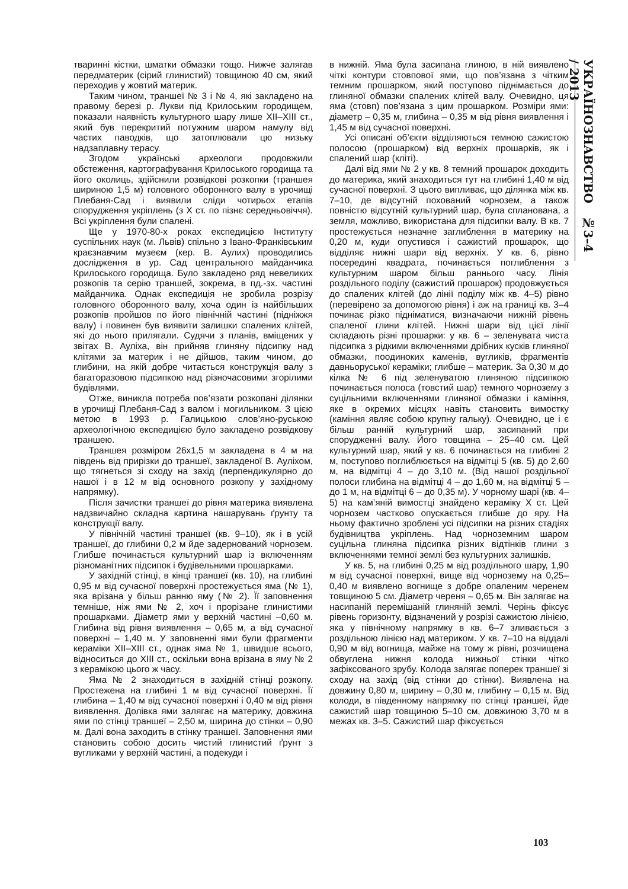тваринні кістки, шматки обмазки тощо. Нижче залягав передматерик (сірий глинистий) товщиною 40 см, який переходив у жовтий материк.
Таким чином, траншеї № 3 і № 4, які закладено на правому березі р. Лукви під Крилоським городищем, показали наявність культурного шару лише XII–XIII ст., який був перекритий потужним шаром намулу від частих паводків, що затоплювали цю низьку надзаплавну терасу.
Згодом українські археологи продовжили обстеження, картографування Крилоського городища та його околиць, здійснили розвідкові розкопки (траншея шириною 1,5 м) головного оборонного валу в урочищі Плебаня-Сад і виявили сліди чотирьох етапів спорудження укріплень (з X ст. по пізнє середньовіччя). Всі укріплення були спалені.
Ще у 1970-80-х роках експедицією Інституту суспільних наук (м. Львів) спільно з Івано-Франківським краєзнавчим музеєм (кер. В. Аулих) проводились дослідження в ур. Сад центрального майданчика Крилоського городища. Було закладено ряд невеликих розкопів та серію траншей, зокрема, в пд.-зх. частині майданчика. Однак експедиція не зробила розрізу головного оборонного валу, хоча один із найбільших розкопів пройшов по його північній частині (підніжжя валу) і повинен був виявити залишки спалених клітей, які до нього прилягали. Судячи з планів, вміщених у звітах В. Ауліха, він прийняв глиняну підсипку над клітями за материк і не дійшов, таким чином, до глибини, на якій добре читається конструкція валу з багаторазовою підсипкою над різночасовими згорілими будівлями.
Отже, виникла потреба пов’язати розкопані ділянки в урочищі Плебаня-Сад з валом і могильником. З цією метою в 1993 р. Галицькою слов’яно-руською археологічною експедицією було закладено розвідкову траншею.
Траншея розміром 26х1,5 м закладена в 4 м на південь від прирізки до траншеї, закладеної В. Ауліхом, що тягнеться зі сходу на захід (перпендикулярно до нашої і в 12 м від основного розкопу у західному напрямку).
Після зачистки траншеї до рівня материка виявлена надзвичайно складна картина нашарувань ґрунту та конструкції валу.
У північній частині траншеї (кв. 9–10), як і в усій траншеї, до глибини 0,2 м йде задернований чорнозем. Глибше починається культурний шар із включенням різноманітних підсипок і будівельними прошарками.
У західній стінці, в кінці траншеї (кв. 10), на глибині 0,95 м від сучасної поверхні простежується яма (№ 1), яка врізана у більш ранню яму (№ 2). Її заповнення темніше, ніж ями № 2, хоч і прорізане глинистими прошарками. Діаметр ями у верхній частині –0,60 м. Глибина від рівня виявлення – 0,65 м, а від сучасної поверхні – 1,40 м. У заповненні ями були фрагменти кераміки XII–XIII ст., однак яма № 1, швидше всього, відноситься до XIII ст., оскільки вона врізана в яму № 2 з керамікою цього ж часу.
Яма № 2 знаходиться в західній стінці розкопу. Простежена на глибині 1 м від сучасної поверхні. Її глибина – 1,40 м від сучасної поверхні і 0,40 м від рівня виявлення. Долівка ями залягає на материку, довжина ями по стінці траншеї – 2,50 м, ширина до стінки – 0,90 м. Далі вона заходить в стінку траншеї. Заповнення ями становить собою досить чистий глинистий ґрунт з вугликами у верхній частині, а подекуди і
в нижній. Яма була засипана глиною, в ній виявлено чіткі контури стовпової ями, що пов’язана з чітким темним прошарком, який поступово піднімається до глиняної обмазки спалених клітей валу. Очевидно, ця яма (стовп) пов’язана з цим прошарком. Розміри ями: діаметр – 0,35 м, глибина – 0,35 м від рівня виявлення і 1,45 м від сучасної поверхні.
Усі описані об’єкти відділяються темною сажистою полосою (прошарком) від верхніх прошарків, як і спалений шар (кліті).
Далі від ями № 2 у кв. 8 темний прошарок доходить до материка, який знаходиться тут на глибині 1,40 м від сучасної поверхні. З цього випливає, що ділянка між кв. 7–10, де відсутній похований чорнозем, а також повністю відсутній культурний шар, була спланована, а земля, можливо, використана для підсипки валу. В кв. 7 простежується незначне заглиблення в материку на 0,20 м, куди опустився і сажистий прошарок, що відділяє нижні шари від верхніх. У кв. 6, рівно посередині квадрата, починається поглиблення з культурним шаром більш раннього часу. Лінія роздільного поділу (сажистий прошарок) продовжується до спалених клітей (до лінії поділу між кв. 4–5) рівно (перевірено за допомогою рівня) і аж на границі кв. 3–4 починає різко підніматися, визначаючи нижній рівень спаленої глини клітей. Нижні шари від цієї лінії складають різні прошарки: у кв. 6 – зеленувата чиста підсипка з рідкими включеннями дрібних кусків глиняної обмазки, поодиноких каменів, вугликів, фрагментів давньоруської кераміки; глибше – материк. За 0,30 м до кілка № 6 під зеленуватою глиняною підсипкою починається полоса (товстий шар) темного чорнозему з суцільними включеннями глиняної обмазки і каміння, яке в окремих місцях навіть становить вимостку (каміння являє собою крупну гальку). Очевидно, це і є більш ранній культурний шар, засипаний при спорудженні валу. Його товщина – 25–40 см. Цей культурний шар, який у кв. 6 починається на глибині 2 м, поступово поглиблюється на відмітці 5 (кв. 5) до 2,60 м, на відмітці 4 – до 3,10 м. (Від нашої роздільної полоси глибина на відмітці 4 – до 1,60 м, на відмітці 5 – до 1 м, на відмітці 6 – до 0,35 м). У чорному шарі (кв. 4–5) на кам’яній вимостці знайдено кераміку X ст. Цей чорнозем частково опускається глибше до яру. На ньому фактично зроблені усі підсипки на різних стадіях будівництва укріплень. Над чорноземним шаром суцільна глиняна підсипка різних відтінків глини з включеннями темної землі без культурних залишків.
У кв. 5, на глибині 0,25 м від роздільного шару, 1,90 м від сучасної поверхні, вище від чорнозему на 0,25–0,40 м виявлено вогнище з добре опаленим черенем товщиною 5 см. Діаметр череня – 0,65 м. Він залягає на насипаній перемішаній глиняній землі. Черінь фіксує рівень горизонту, відзначений у розрізі сажистою лінією, яка у північному напрямку в кв. 6–7 зливається з роздільною лінією над материком. У кв. 7–10 на віддалі 0,90 м від вогнища, майже на тому ж рівні, розчищена обвуглена нижня колода нижньої стінки чітко зафіксованого зрубу. Колода залягає поперек траншеї зі сходу на захід (від стінки до стінки). Виявлена на довжину 0,80 м, ширину – 0,30 м, глибину – 0,15 м. Від колоди, в південному напрямку по стінці траншеї, йде сажистий шар товщиною 5–10 см, довжиною 3,70 м в межах кв. 3–5. Сажистий шар фіксується
УКРАЇНОЗНАВСТВО №3–4 / 2013
103